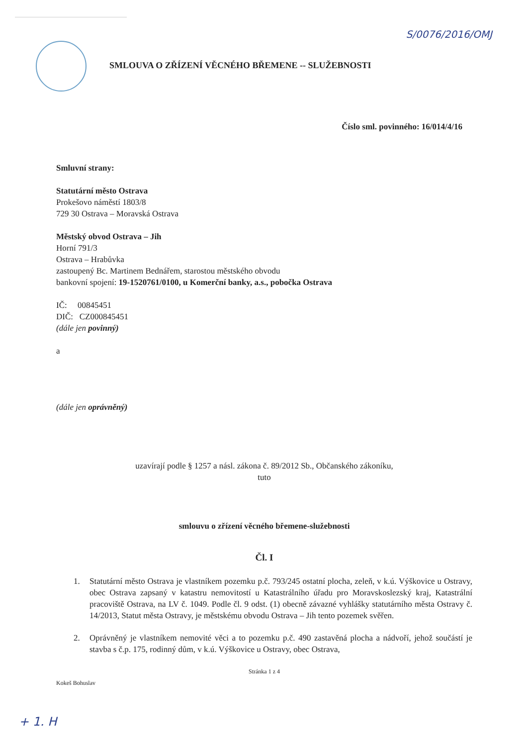S/0076/2016/OMJ
SMLOUVA O ZŘÍZENÍ VĚCNÉHO BŘEMENE -- SLUŽEBNOSTI
Číslo sml. povinného: 16/014/4/16
Smluvní strany:
Statutární město Ostrava
Prokešovo náměstí 1803/8
729 30 Ostrava – Moravská Ostrava
Městský obvod Ostrava – Jih
Horní 791/3
Ostrava – Hrabůvka
zastoupený Bc. Martinem Bednářem, starostou městského obvodu
bankovní spojení: 19-1520761/0100, u Komerční banky, a.s., pobočka Ostrava
IČ: 00845451
DIČ: CZ000845451
(dále jen povinný)
a
(dále jen oprávněný)
uzavírají podle § 1257 a násl. zákona č. 89/2012 Sb., Občanského zákoníku,
tuto
smlouvu o zřízení věcného břemene-služebnosti
Čl. I
1. Statutární město Ostrava je vlastníkem pozemku p.č. 793/245 ostatní plocha, zeleň, v k.ú. Výškovice u Ostravy, obec Ostrava zapsaný v katastru nemovitostí u Katastrálního úřadu pro Moravskoslezský kraj, Katastrální pracoviště Ostrava, na LV č. 1049. Podle čl. 9 odst. (1) obecně závazné vyhlášky statutárního města Ostravy č. 14/2013, Statut města Ostravy, je městskému obvodu Ostrava – Jih tento pozemek svěřen.
2. Oprávněný je vlastníkem nemovité věci a to pozemku p.č. 490 zastavěná plocha a nádvoří, jehož součástí je stavba s č.p. 175, rodinný dům, v k.ú. Výškovice u Ostravy, obec Ostrava,
Stránka 1 z 4
Kokeš Bohuslav
+ 1. H